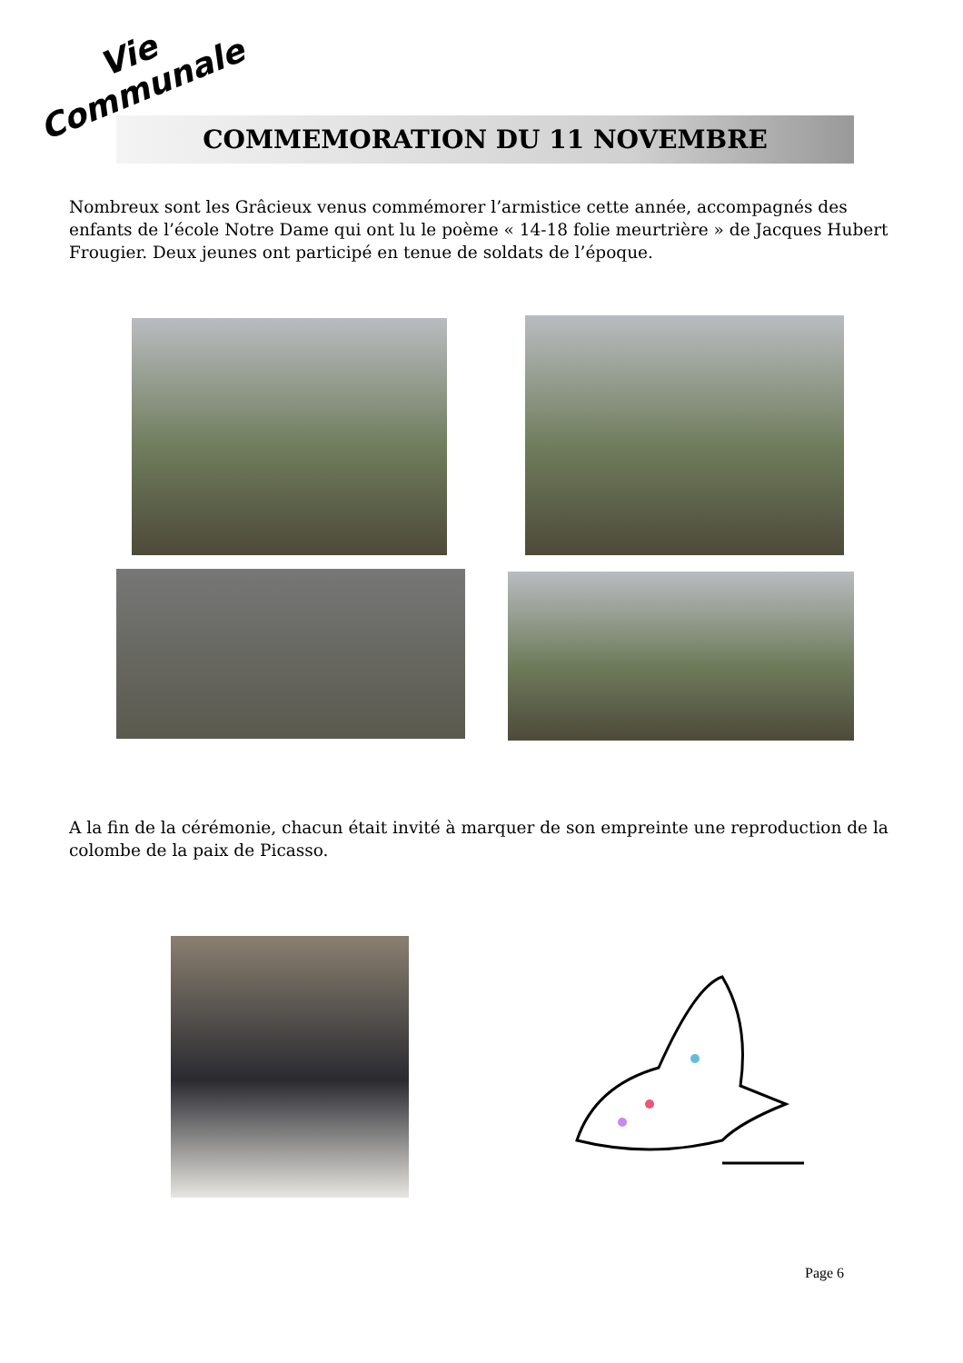Vie
Communale
COMMEMORATION DU 11 NOVEMBRE
Nombreux sont les Grâcieux venus commémorer l’armistice cette année, accompagnés des enfants de l’école Notre Dame qui ont lu le poème « 14-18 folie meurtrière » de Jacques Hubert Frougier. Deux jeunes ont participé en tenue de soldats de l’époque.
A la fin de la cérémonie, chacun était invité à marquer de son empreinte une reproduction de la colombe de la paix de Picasso.
Page 6